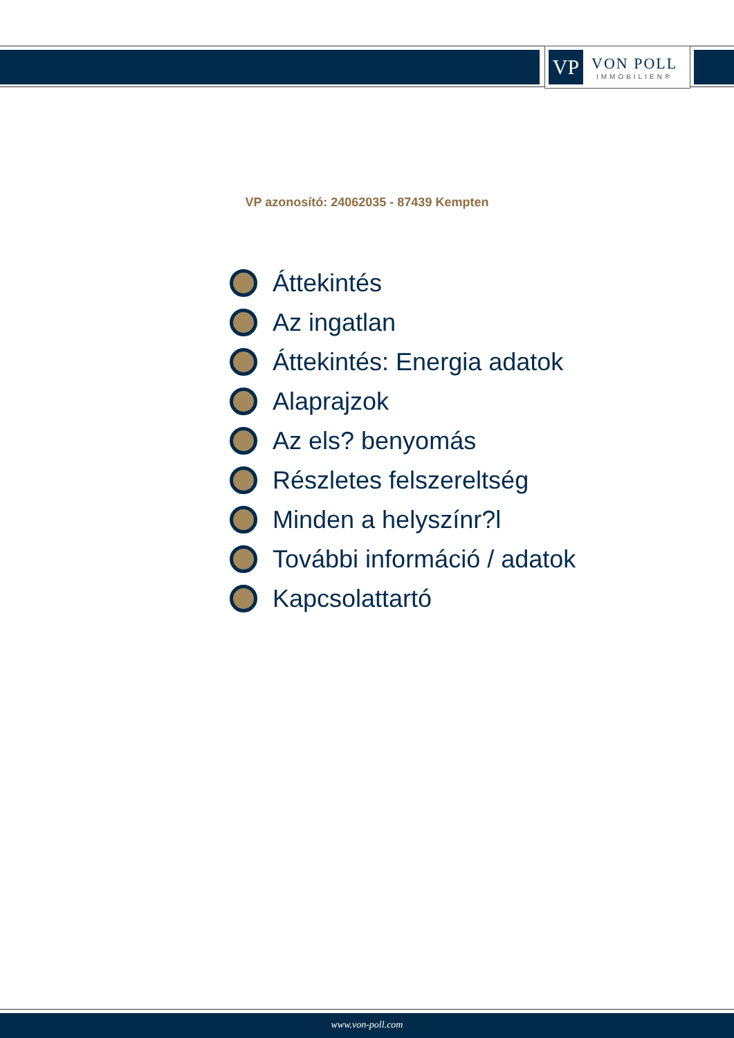VP
VON POLL
IMMOBILIEN®
VP azonosító: 24062035 - 87439 Kempten
Áttekintés
Az ingatlan
Áttekintés: Energia adatok
Alaprajzok
Az els? benyomás
Részletes felszereltség
Minden a helyszínr?l
További információ / adatok
Kapcsolattartó
www.von-poll.com